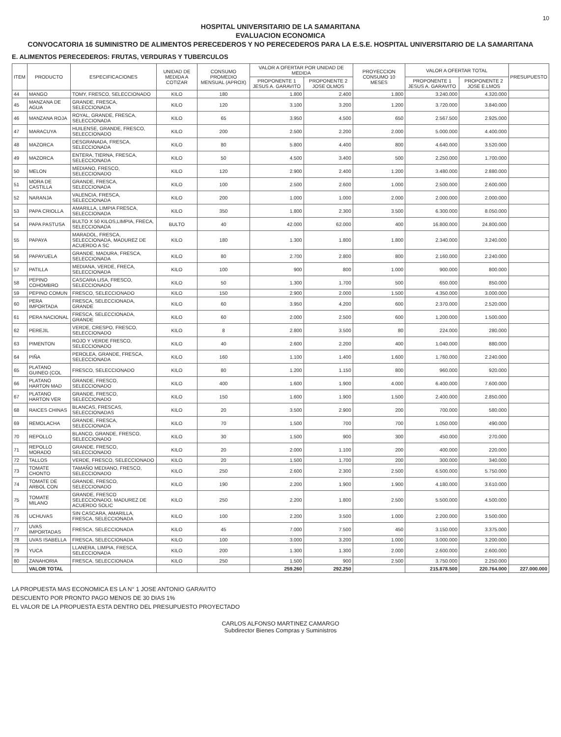10
HOSPITAL UNIVERSITARIO DE LA SAMARITANA
EVALUACION ECONOMICA
CONVOCATORIA 16 SUMINISTRO DE ALIMENTOS PERECEDEROS Y NO PERECEDEROS PARA LA E.S.E. HOSPITAL UNIVERSITARIO DE LA SAMARITANA
E. ALIMENTOS PERECEDEROS: FRUTAS, VERDURAS Y TUBERCULOS
| ITEM | PRODUCTO | ESPECIFICACIONES | UNIDAD DE MEDIDA A COTIZAR | CONSUMO PROMEDIO MENSUAL (APROX) | VALOR A OFERTAR POR UNIDAD DE MEDIDA | | PROYECCION CONSUMO 10 MESES | VALOR A OFERTAR TOTAL | | PRESUPUESTO |
| --- | --- | --- | --- | --- | --- | --- | --- | --- | --- | --- |
| | | | | | PROPONENTE 1 JESUS A. GARAVITO | PROPONENTE 2 JOSE OLMOS | | PROPONENTE 1 JESUS A. GARAVITO | PROPONENTE 2 JOSE E.LMOS | |
| 44 | MANGO | TOMY, FRESCO, SELECCIONADO | KILO | 180 | 1.800 | 2.400 | 1.800 | 3.240.000 | 4.320.000 | |
| 45 | MANZANA DE AGUA | GRANDE, FRESCA, SELECCIONADA | KILO | 120 | 3.100 | 3.200 | 1.200 | 3.720.000 | 3.840.000 | |
| 46 | MANZANA ROJA | ROYAL, GRANDE, FRESCA, SELECCIONADA | KILO | 65 | 3.950 | 4.500 | 650 | 2.567.500 | 2.925.000 | |
| 47 | MARACUYA | HUILENSE, GRANDE, FRESCO, SELECCIONADO | KILO | 200 | 2.500 | 2.200 | 2.000 | 5.000.000 | 4.400.000 | |
| 48 | MAZORCA | DESGRANADA, FRESCA, SELECCIONADA | KILO | 80 | 5.800 | 4.400 | 800 | 4.640.000 | 3.520.000 | |
| 49 | MAZORCA | ENTERA, TIERNA, FRESCA, SELECCIONADA | KILO | 50 | 4.500 | 3.400 | 500 | 2.250.000 | 1.700.000 | |
| 50 | MELON | MEDIANO, FRESCO, SELECCIONADO | KILO | 120 | 2.900 | 2.400 | 1.200 | 3.480.000 | 2.880.000 | |
| 51 | MORA DE CASTILLA | GRANDE, FRESCA, SELECCIONADA | KILO | 100 | 2.500 | 2.600 | 1.000 | 2.500.000 | 2.600.000 | |
| 52 | NARANJA | VALENCIA, FRESCA, SELECCIONADA | KILO | 200 | 1.000 | 1.000 | 2.000 | 2.000.000 | 2.000.000 | |
| 53 | PAPA CRIOLLA | AMARILLA, LIMPIA FRESCA, SELECCIONADA | KILO | 350 | 1.800 | 2.300 | 3.500 | 6.300.000 | 8.050.000 | |
| 54 | PAPA PASTUSA | BULTO X 50 KILOS,LIMPIA, FRECA, SELECCIONADA | BULTO | 40 | 42.000 | 62.000 | 400 | 16.800.000 | 24.800.000 | |
| 55 | PAPAYA | MARADOL, FRESCA, SELECCIONADA, MADUREZ DE ACUERDO A SC | KILO | 180 | 1.300 | 1.800 | 1.800 | 2.340.000 | 3.240.000 | |
| 56 | PAPAYUELA | GRANDE, MADURA, FRESCA, SELECCIONADA | KILO | 80 | 2.700 | 2.800 | 800 | 2.160.000 | 2.240.000 | |
| 57 | PATILLA | MEDIANA, VERDE, FRECA, SELECCIONADA | KILO | 100 | 900 | 800 | 1.000 | 900.000 | 800.000 | |
| 58 | PEPINO COHOMBRO | CASCARA LISA, FRESCO, SELECCIONADO | KILO | 50 | 1.300 | 1.700 | 500 | 650.000 | 850.000 | |
| 59 | PEPINO COMUN | FRESCO, SELECCIONADO | KILO | 150 | 2.900 | 2.000 | 1.500 | 4.350.000 | 3.000.000 | |
| 60 | PERA IMPORTADA | FRESCA, SELECCIONADA, GRANDE | KILO | 60 | 3.950 | 4.200 | 600 | 2.370.000 | 2.520.000 | |
| 61 | PERA NACIONAL | FRESCA, SELECCIONADA, GRANDE | KILO | 60 | 2.000 | 2.500 | 600 | 1.200.000 | 1.500.000 | |
| 62 | PEREJIL | VERDE, CRESPO, FRESCO, SELECCIONADO | KILO | 8 | 2.800 | 3.500 | 80 | 224.000 | 280.000 | |
| 63 | PIMENTON | ROJO Y VERDE FRESCO, SELECCIONADO | KILO | 40 | 2.600 | 2.200 | 400 | 1.040.000 | 880.000 | |
| 64 | PIÑA | PEROLEA, GRANDE, FRESCA, SELECCIONADA | KILO | 160 | 1.100 | 1.400 | 1.600 | 1.760.000 | 2.240.000 | |
| 65 | PLATANO GUINEO (COL | FRESCO, SELECCIONADO | KILO | 80 | 1.200 | 1.150 | 800 | 960.000 | 920.000 | |
| 66 | PLATANO HARTON MAD | GRANDE, FRESCO, SELECCIONADO | KILO | 400 | 1.600 | 1.900 | 4.000 | 6.400.000 | 7.600.000 | |
| 67 | PLATANO HARTON VER | GRANDE, FRESCO, SELECCIONADO | KILO | 150 | 1.600 | 1.900 | 1.500 | 2.400.000 | 2.850.000 | |
| 68 | RAICES CHINAS | BLANCAS, FRESCAS, SELECCIONADAS | KILO | 20 | 3.500 | 2.900 | 200 | 700.000 | 580.000 | |
| 69 | REMOLACHA | GRANDE, FRESCA, SELECCIONADA | KILO | 70 | 1.500 | 700 | 700 | 1.050.000 | 490.000 | |
| 70 | REPOLLO | BLANCO, GRANDE, FRESCO, SELECCIONADO | KILO | 30 | 1.500 | 900 | 300 | 450.000 | 270.000 | |
| 71 | REPOLLO MORADO | GRANDE, FRESCO, SELECCIONADO | KILO | 20 | 2.000 | 1.100 | 200 | 400.000 | 220.000 | |
| 72 | TALLOS | VERDE, FRESCO, SELECCIONADO | KILO | 20 | 1.500 | 1.700 | 200 | 300.000 | 340.000 | |
| 73 | TOMATE CHONTO | TAMAÑO MEDIANO, FRESCO, SELECCIONADO | KILO | 250 | 2.600 | 2.300 | 2.500 | 6.500.000 | 5.750.000 | |
| 74 | TOMATE DE ARBOL CON | GRANDE, FRESCO, SELECCIONADO | KILO | 190 | 2.200 | 1.900 | 1.900 | 4.180.000 | 3.610.000 | |
| 75 | TOMATE MILANO | GRANDE, FRESCO SELECCIONADO, MADUREZ DE ACUERDO SOLIC | KILO | 250 | 2.200 | 1.800 | 2.500 | 5.500.000 | 4.500.000 | |
| 76 | UCHUVAS | SIN CASCARA, AMARILLA, FRESCA, SELECCIONADA | KILO | 100 | 2.200 | 3.500 | 1.000 | 2.200.000 | 3.500.000 | |
| 77 | UVAS IMPORTADAS | FRESCA, SELECCIONADA | KILO | 45 | 7.000 | 7.500 | 450 | 3.150.000 | 3.375.000 | |
| 78 | UVAS ISABELLA | FRESCA, SELECCIONADA | KILO | 100 | 3.000 | 3.200 | 1.000 | 3.000.000 | 3.200.000 | |
| 79 | YUCA | LLANERA, LIMPIA, FRESCA, SELECCIONADA | KILO | 200 | 1.300 | 1.300 | 2.000 | 2.600.000 | 2.600.000 | |
| 80 | ZANAHORIA | FRESCA, SELECCIONADA | KILO | 250 | 1.500 | 900 | 2.500 | 3.750.000 | 2.250.000 | |
| | VALOR TOTAL | | | | 259.260 | 292.250 | | 215.878.500 | 220.764.000 | 227.000.000 |
LA PROPUESTA MAS ECONOMICA ES LA N° 1 JOSE ANTONIO GARAVITO
DESCUENTO POR PRONTO PAGO MENOS DE 30 DIAS 1%
EL VALOR DE LA PROPUESTA ESTA DENTRO DEL PRESUPUESTO PROYECTADO
CARLOS ALFONSO MARTINEZ CAMARGO
Subdirector Bienes Compras y Suministros